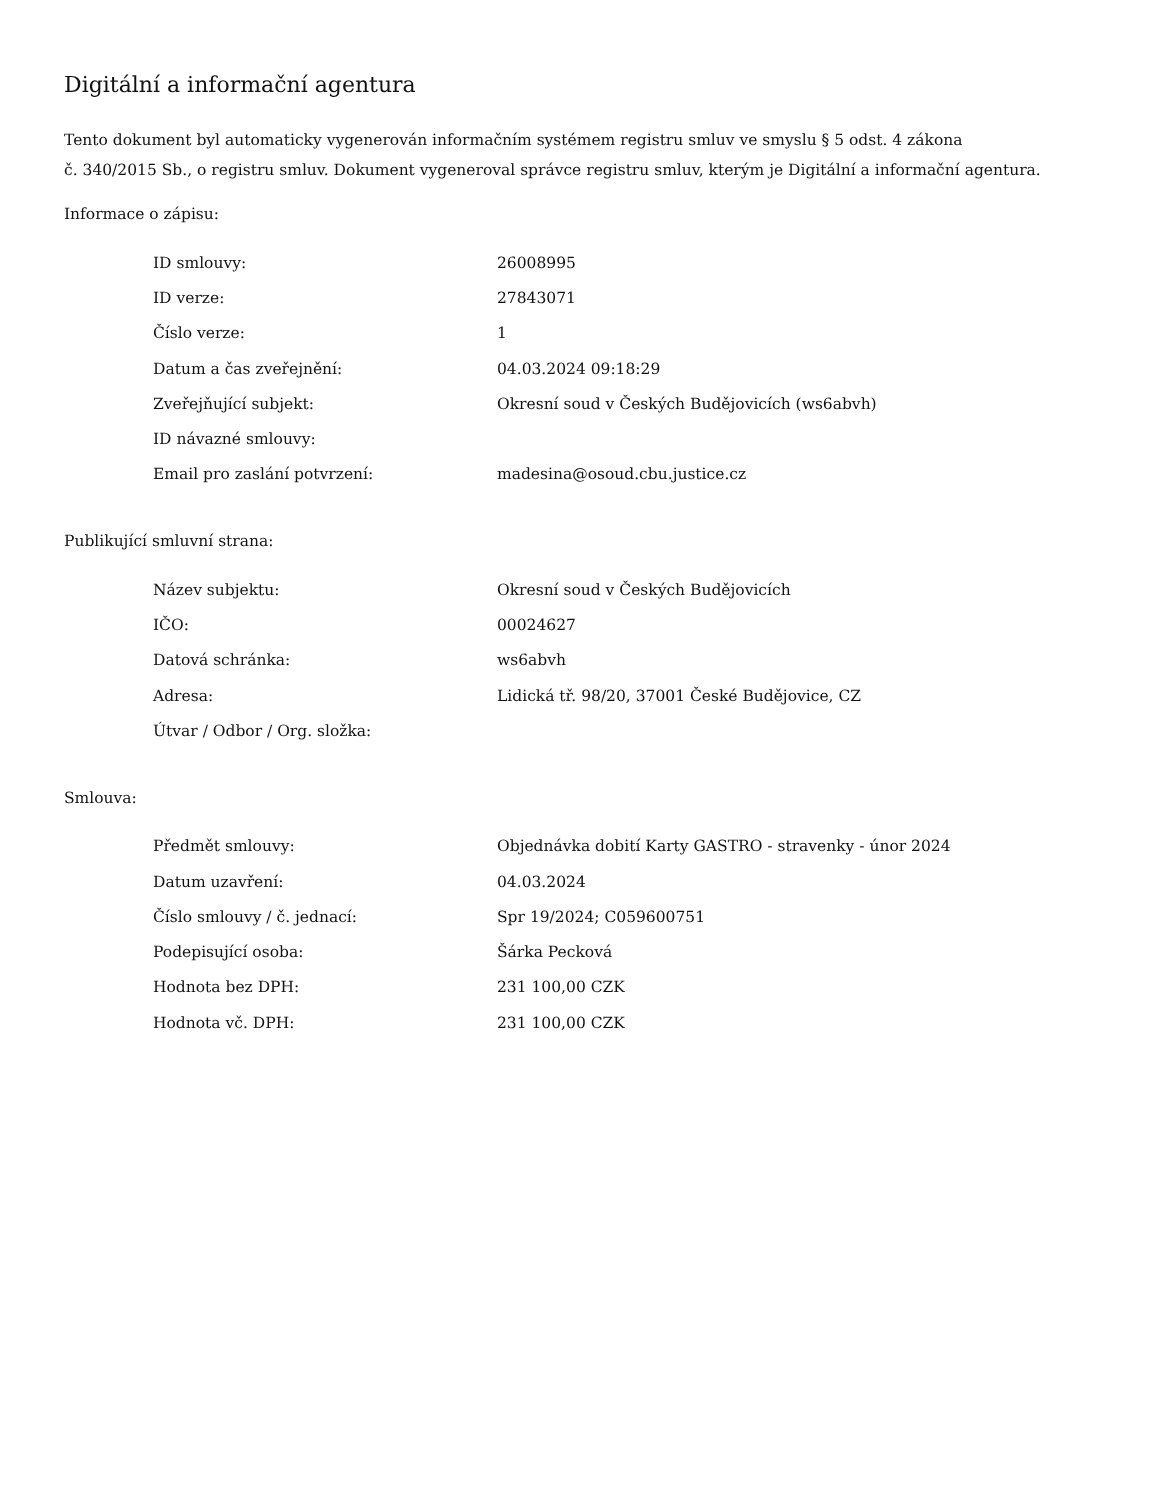Digitální a informační agentura
Tento dokument byl automaticky vygenerován informačním systémem registru smluv ve smyslu § 5 odst. 4 zákona
č. 340/2015 Sb., o registru smluv. Dokument vygeneroval správce registru smluv, kterým je Digitální a informační agentura.
Informace o zápisu:
| ID smlouvy: | 26008995 |
| ID verze: | 27843071 |
| Číslo verze: | 1 |
| Datum a čas zveřejnění: | 04.03.2024 09:18:29 |
| Zveřejňující subjekt: | Okresní soud v Českých Budějovicích (ws6abvh) |
| ID návazné smlouvy: | |
| Email pro zaslání potvrzení: | madesina@osoud.cbu.justice.cz |
Publikující smluvní strana:
| Název subjektu: | Okresní soud v Českých Budějovicích |
| IČO: | 00024627 |
| Datová schránka: | ws6abvh |
| Adresa: | Lidická tř. 98/20, 37001 České Budějovice, CZ |
| Útvar / Odbor / Org. složka: | |
Smlouva:
| Předmět smlouvy: | Objednávka dobití Karty GASTRO - stravenky - únor 2024 |
| Datum uzavření: | 04.03.2024 |
| Číslo smlouvy / č. jednací: | Spr 19/2024; C059600751 |
| Podepisující osoba: | Šárka Pecková |
| Hodnota bez DPH: | 231 100,00 CZK |
| Hodnota vč. DPH: | 231 100,00 CZK |